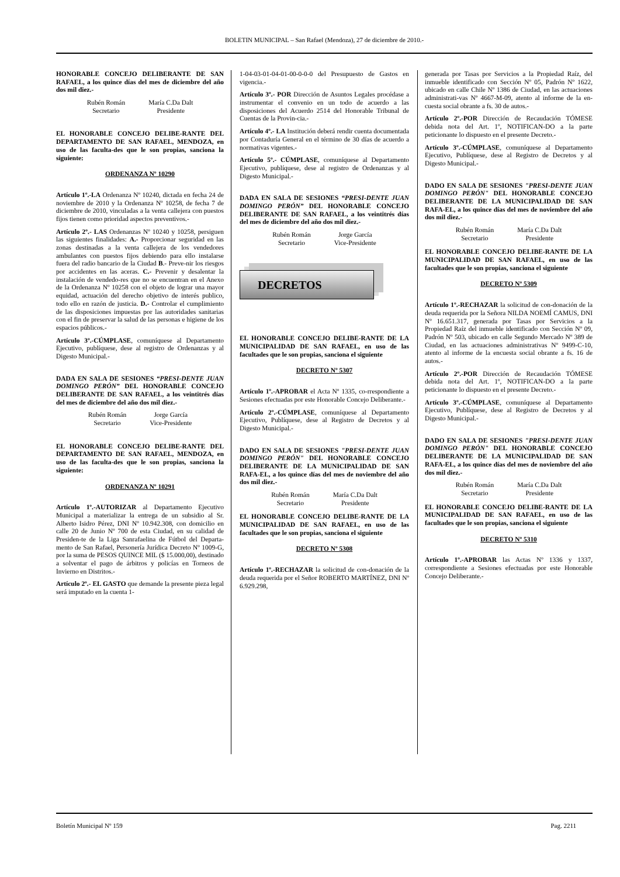BOLETIN MUNICIPAL – San Rafael (Mendoza), 27 de diciembre de 2010.-
HONORABLE CONCEJO DELIBERANTE DE SAN RAFAEL, a los quince días del mes de diciembre del año dos mil diez.-
Rubén Román
Secretario
María C.Da Dalt
Presidente
EL HONORABLE CONCEJO DELIBE-RANTE DEL DEPARTAMENTO DE SAN RAFAEL, MENDOZA, en uso de las faculta-des que le son propias, sanciona la siguiente:
ORDENANZA Nº 10290
Artículo 1º.-LA Ordenanza Nº 10240, dictada en fecha 24 de noviembre de 2010 y la Ordenanza Nº 10258, de fecha 7 de diciembre de 2010, vinculadas a la venta callejera con puestos fijos tienen como prioridad aspectos preventivos.-
Artículo 2º.- LAS Ordenanzas Nº 10240 y 10258, persiguen las siguientes finalidades: A.- Proporcionar seguridad en las zonas destinadas a la venta callejera de los vendedores ambulantes con puestos fijos debiendo para ello instalarse fuera del radio bancario de la Ciudad B.- Preve-nir los riesgos por accidentes en las aceras. C.- Prevenir y desalentar la instalación de vendedo-res que no se encuentran en el Anexo de la Ordenanza Nº 10258 con el objeto de lograr una mayor equidad, actuación del derecho objetivo de interés publico, todo ello en razón de justicia. D.- Controlar el cumplimiento de las disposiciones impuestas por las autoridades sanitarias con el fin de preservar la salud de las personas e higiene de los espacios públicos.-
Artículo 3º.-CÚMPLASE, comuníquese al Departamento Ejecutivo, publíquese, dese al registro de Ordenanzas y al Digesto Municipal.-
DADA EN SALA DE SESIONES “PRESI-DENTE JUAN DOMINGO PERÓN” DEL HONORABLE CONCEJO DELIBERANTE DE SAN RAFAEL, a los veintitrés días del mes de diciembre del año dos mil diez.-
Rubén Román
Secretario
Jorge García
Vice-Presidente
EL HONORABLE CONCEJO DELIBE-RANTE DEL DEPARTAMENTO DE SAN RAFAEL, MENDOZA, en uso de las faculta-des que le son propias, sanciona la siguiente:
ORDENANZA Nº 10291
Artículo 1º.-AUTORIZAR al Departamento Ejecutivo Municipal a materializar la entrega de un subsidio al Sr. Alberto Isidro Pérez, DNI Nº 10.942.308, con domicilio en calle 20 de Junio Nº 700 de esta Ciudad, en su calidad de Presiden-te de la Liga Sanrafaelina de Fútbol del Departa-mento de San Rafael, Personería Jurídica Decreto Nº 1009-G, por la suma de PESOS QUINCE MIL ($ 15.000,00), destinado a solventar el pago de árbitros y policías en Torneos de Invierno en Distritos.-
Artículo 2º.- EL GASTO que demande la presente pieza legal será imputado en la cuenta 1-
1-04-03-01-04-01-00-0-0-0 del Presupuesto de Gastos en vigencia.-
Artículo 3º.- POR Dirección de Asuntos Legales procédase a instrumentar el convenio en un todo de acuerdo a las disposiciones del Acuerdo 2514 del Honorable Tribunal de Cuentas de la Provin-cia.-
Artículo 4º.- LA Institución deberá rendir cuenta documentada por Contaduría General en el término de 30 días de acuerdo a normativas vigentes.-
Artículo 5º.- CÚMPLASE, comuníquese al Departamento Ejecutivo, publíquese, dese al registro de Ordenanzas y al Digesto Municipal.-
DADA EN SALA DE SESIONES “PRESI-DENTE JUAN DOMINGO PERÓN” DEL HONORABLE CONCEJO DELIBERANTE DE SAN RAFAEL, a los veintitrés días del mes de diciembre del año dos mil diez.-
Rubén Román
Secretario
Jorge García
Vice-Presidente
DECRETOS
EL HONORABLE CONCEJO DELIBE-RANTE DE LA MUNICIPALIDAD DE SAN RAFAEL, en uso de las facultades que le son propias, sanciona el siguiente
DECRETO Nº 5307
Artículo 1º.-APROBAR el Acta Nº 1335, co-rrespondiente a Sesiones efectuadas por este Honorable Concejo Deliberante.-
Artículo 2º.-CÚMPLASE, comuníquese al Departamento Ejecutivo, Publíquese, dese al Registro de Decretos y al Digesto Municipal.-
DADO EN SALA DE SESIONES "PRESI-DENTE JUAN DOMINGO PERÓN" DEL HONORABLE CONCEJO DELIBERANTE DE LA MUNICIPALIDAD DE SAN RAFA-EL, a los quince días del mes de noviembre del año dos mil diez.-
Rubén Román
Secretario
María C.Da Dalt
Presidente
EL HONORABLE CONCEJO DELIBE-RANTE DE LA MUNICIPALIDAD DE SAN RAFAEL, en uso de las facultades que le son propias, sanciona el siguiente
DECRETO Nº 5308
Artículo 1º.-RECHAZAR la solicitud de con-donación de la deuda requerida por el Señor ROBERTO MARTÍNEZ, DNI Nº 6.929.298,
generada por Tasas por Servicios a la Propiedad Raíz, del inmueble identificado con Sección Nº 05, Padrón Nº 1622, ubicado en calle Chile Nº 1386 de Ciudad, en las actuaciones administrati-vas Nº 4667-M-09, atento al informe de la en-cuesta social obrante a fs. 30 de autos.-
Artículo 2º.-POR Dirección de Recaudación TÓMESE debida nota del Art. 1º, NOTIFICAN-DO a la parte peticionante lo dispuesto en el presente Decreto.-
Artículo 3º.-CÚMPLASE, comuníquese al Departamento Ejecutivo, Publíquese, dese al Registro de Decretos y al Digesto Municipal.-
DADO EN SALA DE SESIONES "PRESI-DENTE JUAN DOMINGO PERÓN" DEL HONORABLE CONCEJO DELIBERANTE DE LA MUNICIPALIDAD DE SAN RAFA-EL, a los quince días del mes de noviembre del año dos mil diez.-
Rubén Román
Secretario
María C.Da Dalt
Presidente
EL HONORABLE CONCEJO DELIBE-RANTE DE LA MUNICIPALIDAD DE SAN RAFAEL, en uso de las facultades que le son propias, sanciona el siguiente
DECRETO Nº 5309
Artículo 1º.-RECHAZAR la solicitud de con-donación de la deuda requerida por la Señora NILDA NOEMÍ CAMUS, DNI Nº 16.651.317, generada por Tasas por Servicios a la Propiedad Raíz del inmueble identificado con Sección Nº 09, Padrón Nº 503, ubicado en calle Segundo Mercado Nº 389 de Ciudad, en las actuaciones administrativas Nº 9499-C-10, atento al informe de la encuesta social obrante a fs. 16 de autos.-
Artículo 2º.-POR Dirección de Recaudación TÓMESE debida nota del Art. 1º, NOTIFICAN-DO a la parte peticionante lo dispuesto en el presente Decreto.-
Artículo 3º.-CÚMPLASE, comuníquese al Departamento Ejecutivo, Publíquese, dese al Registro de Decretos y al Digesto Municipal.-
DADO EN SALA DE SESIONES "PRESI-DENTE JUAN DOMINGO PERÓN" DEL HONORABLE CONCEJO DELIBERANTE DE LA MUNICIPALIDAD DE SAN RAFA-EL, a los quince días del mes de noviembre del año dos mil diez.-
Rubén Román
Secretario
María C.Da Dalt
Presidente
EL HONORABLE CONCEJO DELIBE-RANTE DE LA MUNICIPALIDAD DE SAN RAFAEL, en uso de las facultades que le son propias, sanciona el siguiente
DECRETO Nº 5310
Artículo 1º.-APROBAR las Actas Nº 1336 y 1337, correspondiente a Sesiones efectuadas por este Honorable Concejo Deliberante.-
Boletín Municipal Nº 159 Pag. 2211